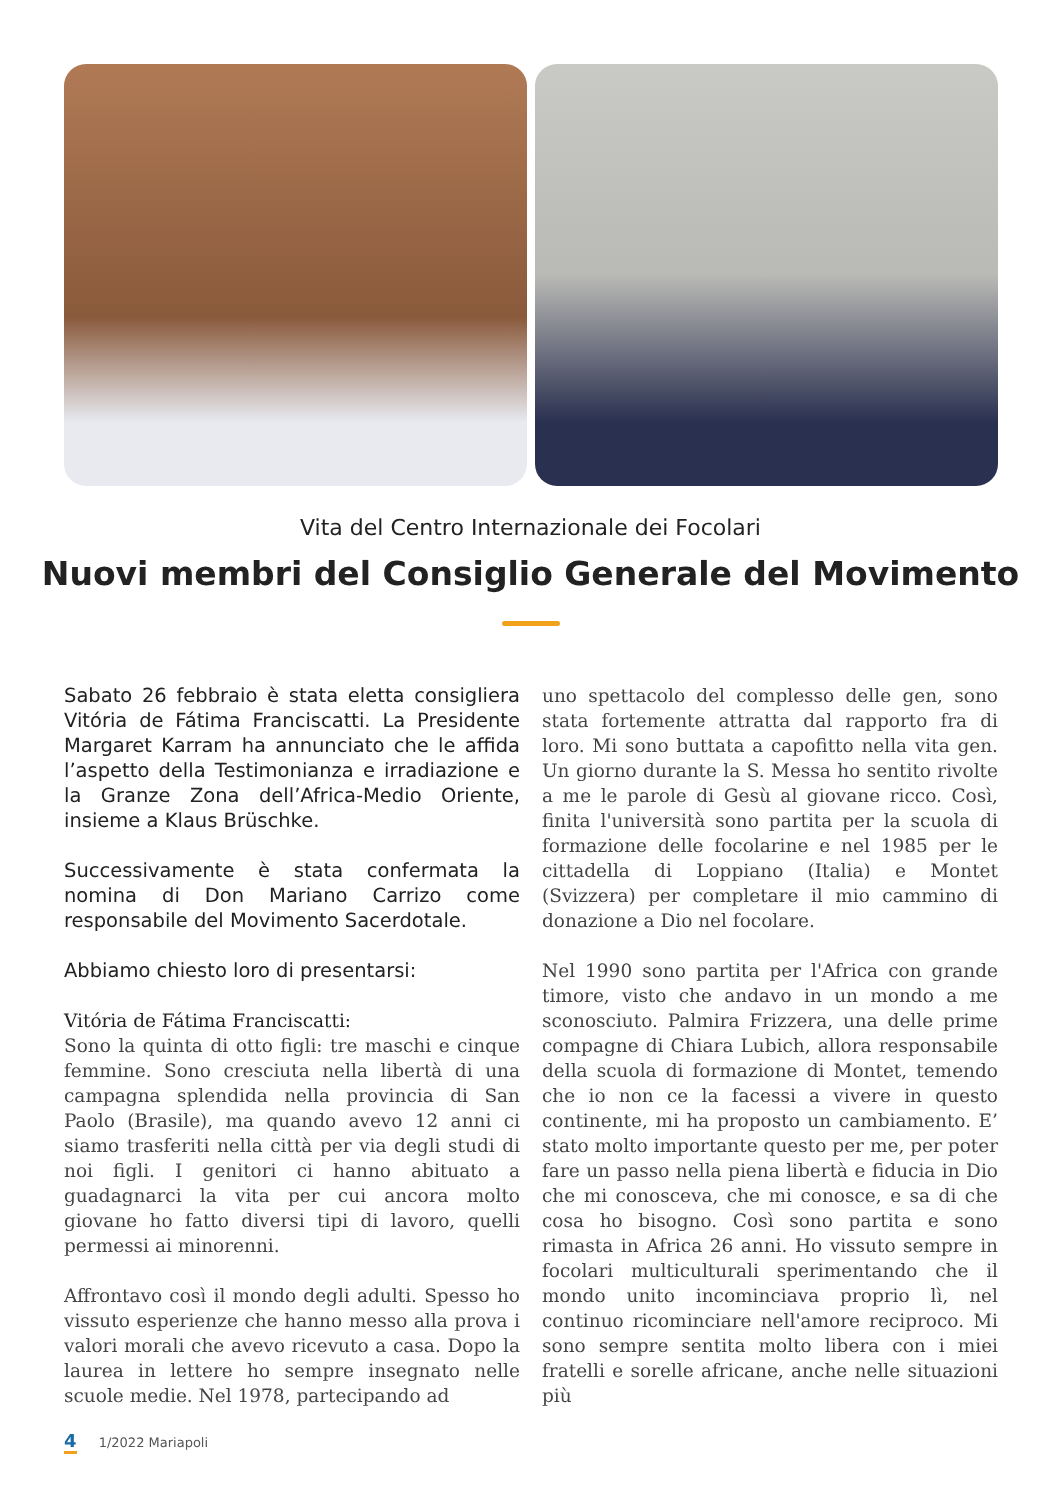Vita del Centro Internazionale dei Focolari
Nuovi membri del Consiglio Generale del Movimento
Sabato 26 febbraio è stata eletta consigliera Vitória de Fátima Franciscatti. La Presidente Margaret Karram ha annunciato che le affida l’aspetto della Testimonianza e irradiazione e la Granze Zona dell’Africa-Medio Oriente, insieme a Klaus Brüschke.
Successivamente è stata confermata la nomina di Don Mariano Carrizo come responsabile del Movimento Sacerdotale.
Abbiamo chiesto loro di presentarsi:
Vitória de Fátima Franciscatti:
Sono la quinta di otto figli: tre maschi e cinque femmine. Sono cresciuta nella libertà di una campagna splendida nella provincia di San Paolo (Brasile), ma quando avevo 12 anni ci siamo trasferiti nella città per via degli studi di noi figli. I genitori ci hanno abituato a guadagnarci la vita per cui ancora molto giovane ho fatto diversi tipi di lavoro, quelli permessi ai minorenni.
Affrontavo così il mondo degli adulti. Spesso ho vissuto esperienze che hanno messo alla prova i valori morali che avevo ricevuto a casa. Dopo la laurea in lettere ho sempre insegnato nelle scuole medie. Nel 1978, partecipando ad
uno spettacolo del complesso delle gen, sono stata fortemente attratta dal rapporto fra di loro. Mi sono buttata a capofitto nella vita gen. Un giorno durante la S. Messa ho sentito rivolte a me le parole di Gesù al giovane ricco. Così, finita l'università sono partita per la scuola di formazione delle focolarine e nel 1985 per le cittadella di Loppiano (Italia) e Montet (Svizzera) per completare il mio cammino di donazione a Dio nel focolare.
Nel 1990 sono partita per l'Africa con grande timore, visto che andavo in un mondo a me sconosciuto. Palmira Frizzera, una delle prime compagne di Chiara Lubich, allora responsabile della scuola di formazione di Montet, temendo che io non ce la facessi a vivere in questo continente, mi ha proposto un cambiamento. E’ stato molto importante questo per me, per poter fare un passo nella piena libertà e fiducia in Dio che mi conosceva, che mi conosce, e sa di che cosa ho bisogno. Così sono partita e sono rimasta in Africa 26 anni. Ho vissuto sempre in focolari multiculturali sperimentando che il mondo unito incominciava proprio lì, nel continuo ricominciare nell'amore reciproco. Mi sono sempre sentita molto libera con i miei fratelli e sorelle africane, anche nelle situazioni più
4 1/2022 Mariapoli